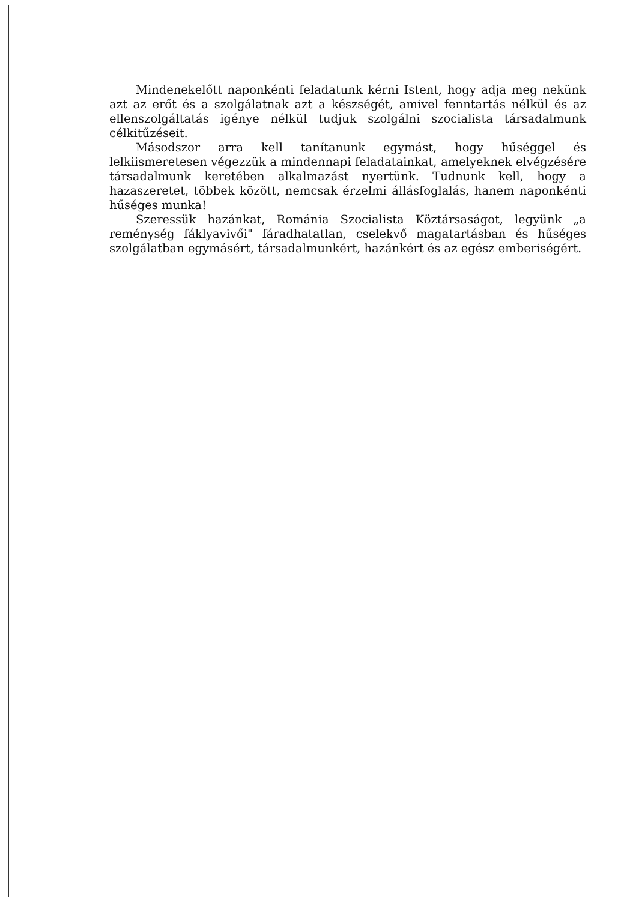Mindenekelőtt naponkénti feladatunk kérni Istent, hogy adja meg nekünk azt az erőt és a szolgálatnak azt a készségét, amivel fenntartás nélkül és az ellenszolgáltatás igénye nélkül tudjuk szolgálni szocialista társadalmunk célkitűzéseit.
Másodszor arra kell tanítanunk egymást, hogy hűséggel és lelkiismeretesen végezzük a mindennapi feladatainkat, amelyeknek elvégzésére társadalmunk keretében alkalmazást nyertünk. Tudnunk kell, hogy a hazaszeretet, többek között, nemcsak érzelmi állásfoglalás, hanem naponkénti hűséges munka!
Szeressük hazánkat, Románia Szocialista Köztársaságot, legyünk „a reménység fáklyavivői" fáradhatatlan, cselekvő magatartásban és hűséges szolgálatban egymásért, társadalmunkért, hazánkért és az egész emberiségért.